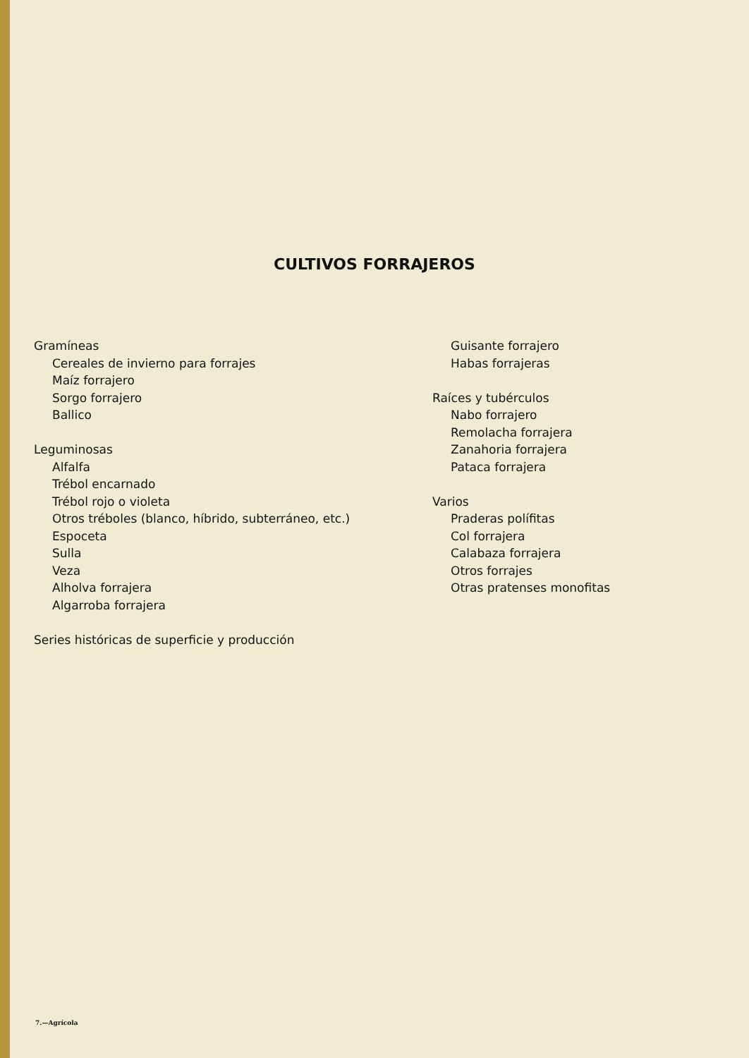CULTIVOS FORRAJEROS
Gramíneas
Cereales de invierno para forrajes
Maíz forrajero
Sorgo forrajero
Ballico
Leguminosas
Alfalfa
Trébol encarnado
Trébol rojo o violeta
Otros tréboles (blanco, híbrido, subterráneo, etc.)
Espoceta
Sulla
Veza
Alholva forrajera
Algarroba forrajera
Series históricas de superficie y producción
Guisante forrajero
Habas forrajeras
Raíces y tubérculos
Nabo forrajero
Remolacha forrajera
Zanahoria forrajera
Pataca forrajera
Varios
Praderas polífitas
Col forrajera
Calabaza forrajera
Otros forrajes
Otras pratenses monofitas
7.—Agrícola